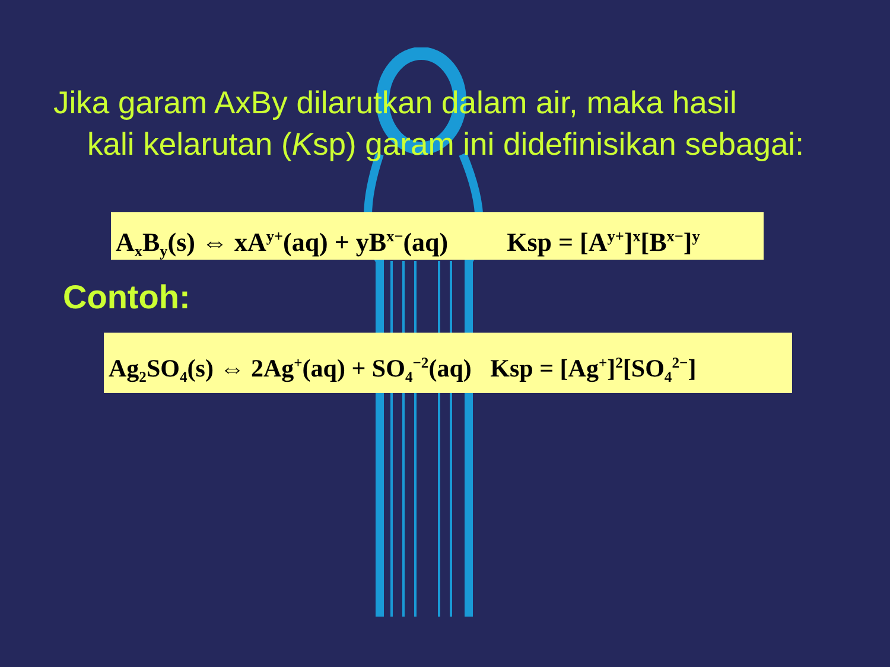Jika garam AxBy dilarutkan dalam air, maka hasil
kali kelarutan (Ksp) garam ini didefinisikan sebagai:
A<sub>x</sub>B<sub>y</sub>(s) ⇔ xA<sup>y+</sup>(aq) + yB<sup>x−</sup>(aq) Ksp = [A<sup>y+</sup>]<sup>x</sup>[B<sup>x−</sup>]<sup>y</sup>
Contoh:
Ag<sub>2</sub>SO<sub>4</sub>(s) ⇔ 2Ag<sup>+</sup>(aq) + SO<sub>4</sub><sup>−2</sup>(aq) Ksp = [Ag<sup>+</sup>]<sup>2</sup>[SO<sub>4</sub><sup>2−</sup>]